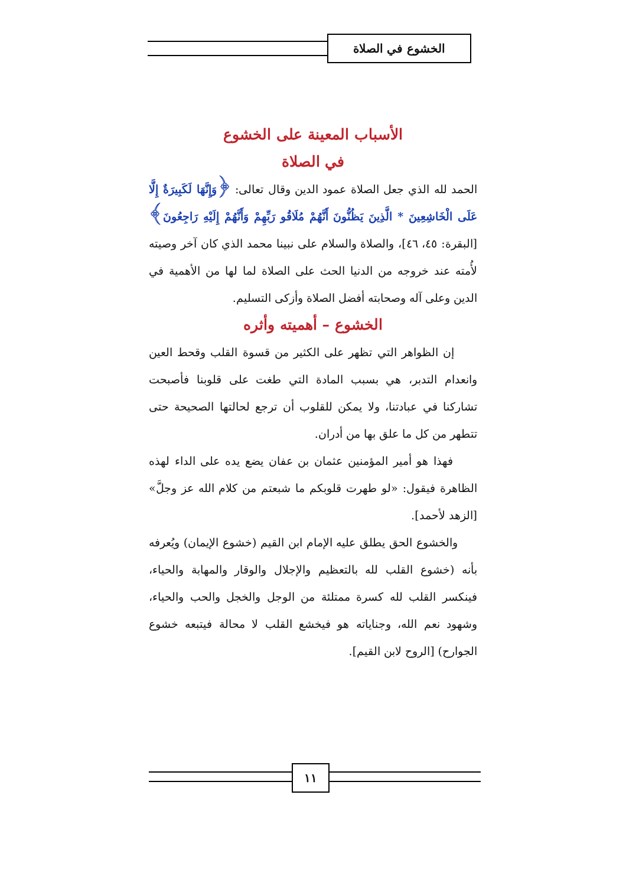الخشوع في الصلاة
الأسباب المعينة على الخشوع
في الصلاة
الحمد لله الذي جعل الصلاة عمود الدين وقال تعالى: ﴿وَإِنَّهَا لَكَبِيرَةٌ إِلَّا عَلَى الْخَاشِعِينَ * الَّذِينَ يَظُنُّونَ أَنَّهُمْ مُلَاقُو رَبِّهِمْ وَأَنَّهُمْ إِلَيْهِ رَاجِعُونَ﴾ [البقرة: ٤٥، ٤٦]، والصلاة والسلام على نبينا محمد الذي كان آخر وصيته لأُمته عند خروجه من الدنيا الحث على الصلاة لما لها من الأهمية في الدين وعلى آله وصحابته أفضل الصلاة وأزكى التسليم.
الخشوع – أهميته وأثره
إن الظواهر التي تظهر على الكثير من قسوة القلب وقحط العين وانعدام التدبر، هي بسبب المادة التي طغت على قلوبنا فأصبحت تشاركنا في عبادتنا، ولا يمكن للقلوب أن ترجع لحالتها الصحيحة حتى تتطهر من كل ما علق بها من أدران.
فهذا هو أمير المؤمنين عثمان بن عفان يضع يده على الداء لهذه الظاهرة فيقول: «لو طهرت قلوبكم ما شبعتم من كلام الله عز وجلَّ» [الزهد لأحمد].
والخشوع الحق يطلق عليه الإمام ابن القيم (خشوع الإيمان) ويُعرفه بأنه (خشوع القلب لله بالتعظيم والإجلال والوقار والمهابة والحياء، فينكسر القلب لله كسرة ممتلئة من الوجل والخجل والحب والحياء، وشهود نعم الله، وجناياته هو فيخشع القلب لا محالة فيتبعه خشوع الجوارح) [الروح لابن القيم].
١١